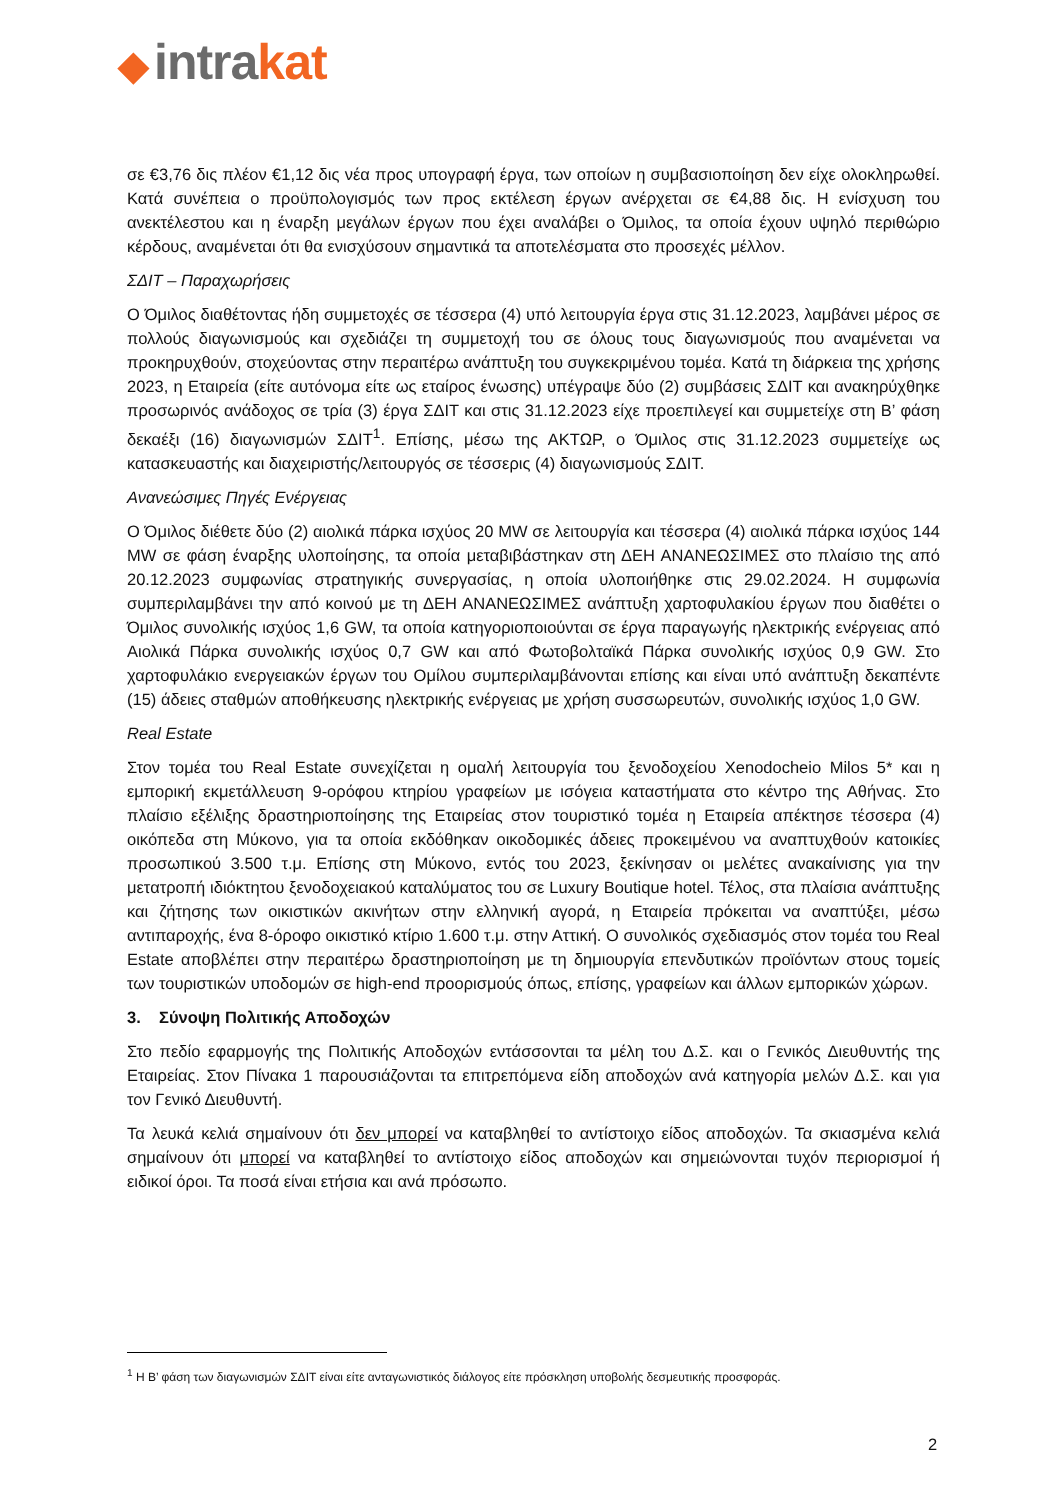◆ intrakat
σε €3,76 δις πλέον €1,12 δις νέα προς υπογραφή έργα, των οποίων η συμβασιοποίηση δεν είχε ολοκληρωθεί. Κατά συνέπεια ο προϋπολογισμός των προς εκτέλεση έργων ανέρχεται σε €4,88 δις. Η ενίσχυση του ανεκτέλεστου και η έναρξη μεγάλων έργων που έχει αναλάβει ο Όμιλος, τα οποία έχουν υψηλό περιθώριο κέρδους, αναμένεται ότι θα ενισχύσουν σημαντικά τα αποτελέσματα στο προσεχές μέλλον.
ΣΔΙΤ – Παραχωρήσεις
Ο Όμιλος διαθέτοντας ήδη συμμετοχές σε τέσσερα (4) υπό λειτουργία έργα στις 31.12.2023, λαμβάνει μέρος σε πολλούς διαγωνισμούς και σχεδιάζει τη συμμετοχή του σε όλους τους διαγωνισμούς που αναμένεται να προκηρυχθούν, στοχεύοντας στην περαιτέρω ανάπτυξη του συγκεκριμένου τομέα. Κατά τη διάρκεια της χρήσης 2023, η Εταιρεία (είτε αυτόνομα είτε ως εταίρος ένωσης) υπέγραψε δύο (2) συμβάσεις ΣΔΙΤ και ανακηρύχθηκε προσωρινός ανάδοχος σε τρία (3) έργα ΣΔΙΤ και στις 31.12.2023 είχε προεπιλεγεί και συμμετείχε στη Β’ φάση δεκαέξι (16) διαγωνισμών ΣΔΙΤ<sup>1</sup>. Επίσης, μέσω της ΑΚΤΩΡ, ο Όμιλος στις 31.12.2023 συμμετείχε ως κατασκευαστής και διαχειριστής/λειτουργός σε τέσσερις (4) διαγωνισμούς ΣΔΙΤ.
Ανανεώσιμες Πηγές Ενέργειας
Ο Όμιλος διέθετε δύο (2) αιολικά πάρκα ισχύος 20 MW σε λειτουργία και τέσσερα (4) αιολικά πάρκα ισχύος 144 MW σε φάση έναρξης υλοποίησης, τα οποία μεταβιβάστηκαν στη ΔΕΗ ΑΝΑΝΕΩΣΙΜΕΣ στο πλαίσιο της από 20.12.2023 συμφωνίας στρατηγικής συνεργασίας, η οποία υλοποιήθηκε στις 29.02.2024. Η συμφωνία συμπεριλαμβάνει την από κοινού με τη ΔΕΗ ΑΝΑΝΕΩΣΙΜΕΣ ανάπτυξη χαρτοφυλακίου έργων που διαθέτει ο Όμιλος συνολικής ισχύος 1,6 GW, τα οποία κατηγοριοποιούνται σε έργα παραγωγής ηλεκτρικής ενέργειας από Αιολικά Πάρκα συνολικής ισχύος 0,7 GW και από Φωτοβολταϊκά Πάρκα συνολικής ισχύος 0,9 GW. Στο χαρτοφυλάκιο ενεργειακών έργων του Ομίλου συμπεριλαμβάνονται επίσης και είναι υπό ανάπτυξη δεκαπέντε (15) άδειες σταθμών αποθήκευσης ηλεκτρικής ενέργειας με χρήση συσσωρευτών, συνολικής ισχύος 1,0 GW.
Real Estate
Στον τομέα του Real Estate συνεχίζεται η ομαλή λειτουργία του ξενοδοχείου Xenodocheio Milos 5* και η εμπορική εκμετάλλευση 9-ορόφου κτηρίου γραφείων με ισόγεια καταστήματα στο κέντρο της Αθήνας. Στο πλαίσιο εξέλιξης δραστηριοποίησης της Εταιρείας στον τουριστικό τομέα η Εταιρεία απέκτησε τέσσερα (4) οικόπεδα στη Μύκονο, για τα οποία εκδόθηκαν οικοδομικές άδειες προκειμένου να αναπτυχθούν κατοικίες προσωπικού 3.500 τ.μ. Επίσης στη Μύκονο, εντός του 2023, ξεκίνησαν οι μελέτες ανακαίνισης για την μετατροπή ιδιόκτητου ξενοδοχειακού καταλύματος του σε Luxury Boutique hotel. Τέλος, στα πλαίσια ανάπτυξης και ζήτησης των οικιστικών ακινήτων στην ελληνική αγορά, η Εταιρεία πρόκειται να αναπτύξει, μέσω αντιπαροχής, ένα 8-όροφο οικιστικό κτίριο 1.600 τ.μ. στην Αττική. Ο συνολικός σχεδιασμός στον τομέα του Real Estate αποβλέπει στην περαιτέρω δραστηριοποίηση με τη δημιουργία επενδυτικών προϊόντων στους τομείς των τουριστικών υποδομών σε high-end προορισμούς όπως, επίσης, γραφείων και άλλων εμπορικών χώρων.
3. Σύνοψη Πολιτικής Αποδοχών
Στο πεδίο εφαρμογής της Πολιτικής Αποδοχών εντάσσονται τα μέλη του Δ.Σ. και ο Γενικός Διευθυντής της Εταιρείας. Στον Πίνακα 1 παρουσιάζονται τα επιτρεπόμενα είδη αποδοχών ανά κατηγορία μελών Δ.Σ. και για τον Γενικό Διευθυντή.
Τα λευκά κελιά σημαίνουν ότι δεν μπορεί να καταβληθεί το αντίστοιχο είδος αποδοχών. Τα σκιασμένα κελιά σημαίνουν ότι μπορεί να καταβληθεί το αντίστοιχο είδος αποδοχών και σημειώνονται τυχόν περιορισμοί ή ειδικοί όροι. Τα ποσά είναι ετήσια και ανά πρόσωπο.
<sup>1</sup> Η Β’ φάση των διαγωνισμών ΣΔΙΤ είναι είτε ανταγωνιστικός διάλογος είτε πρόσκληση υποβολής δεσμευτικής προσφοράς.
2